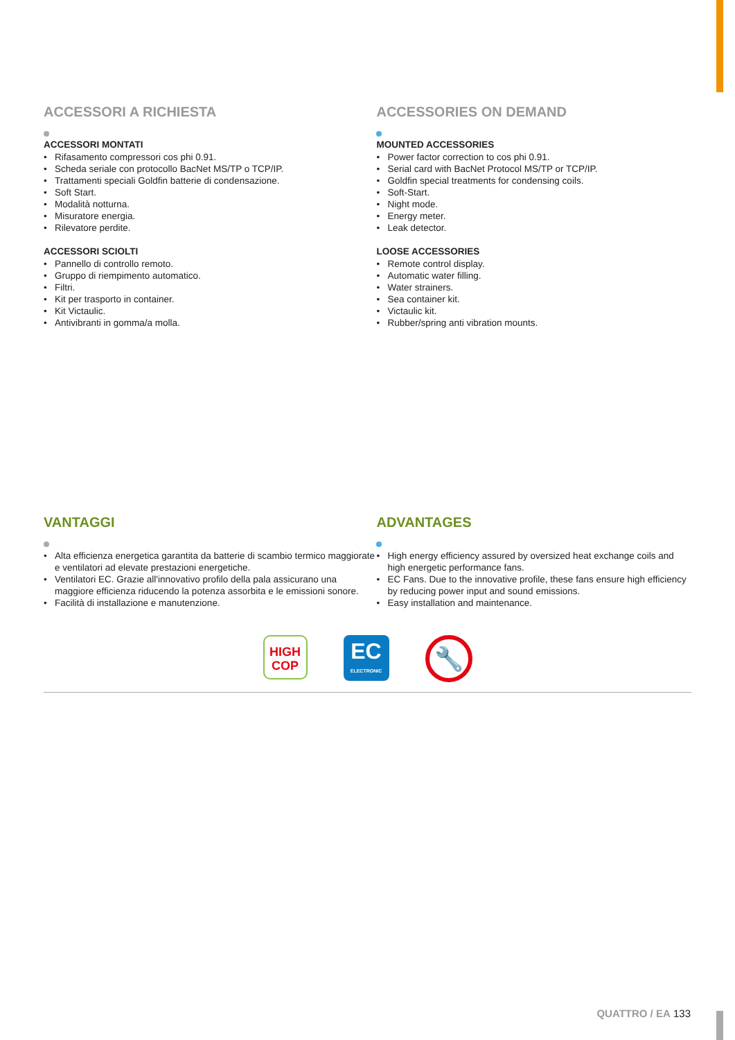ACCESSORI A RICHIESTA
ACCESSORI MONTATI
Rifasamento compressori cos phi 0.91.
Scheda seriale con protocollo BacNet MS/TP o TCP/IP.
Trattamenti speciali Goldfin batterie di condensazione.
Soft Start.
Modalità notturna.
Misuratore energia.
Rilevatore perdite.
ACCESSORI SCIOLTI
Pannello di controllo remoto.
Gruppo di riempimento automatico.
Filtri.
Kit per trasporto in container.
Kit Victaulic.
Antivibranti in gomma/a molla.
ACCESSORIES ON DEMAND
MOUNTED ACCESSORIES
Power factor correction to cos phi 0.91.
Serial card with BacNet Protocol MS/TP or TCP/IP.
Goldfin special treatments for condensing coils.
Soft-Start.
Night mode.
Energy meter.
Leak detector.
LOOSE ACCESSORIES
Remote control display.
Automatic water filling.
Water strainers.
Sea container kit.
Victaulic kit.
Rubber/spring anti vibration mounts.
VANTAGGI
Alta efficienza energetica garantita da batterie di scambio termico maggiorate e ventilatori ad elevate prestazioni energetiche.
Ventilatori EC. Grazie all'innovativo profilo della pala assicurano una maggiore efficienza riducendo la potenza assorbita e le emissioni sonore.
Facilità di installazione e manutenzione.
ADVANTAGES
High energy efficiency assured by oversized heat exchange coils and high energetic performance fans.
EC Fans. Due to the innovative profile, these fans ensure high efficiency by reducing power input and sound emissions.
Easy installation and maintenance.
HIGH
COP
EC
ELECTRONIC
🔧
QUATTRO / EA 133